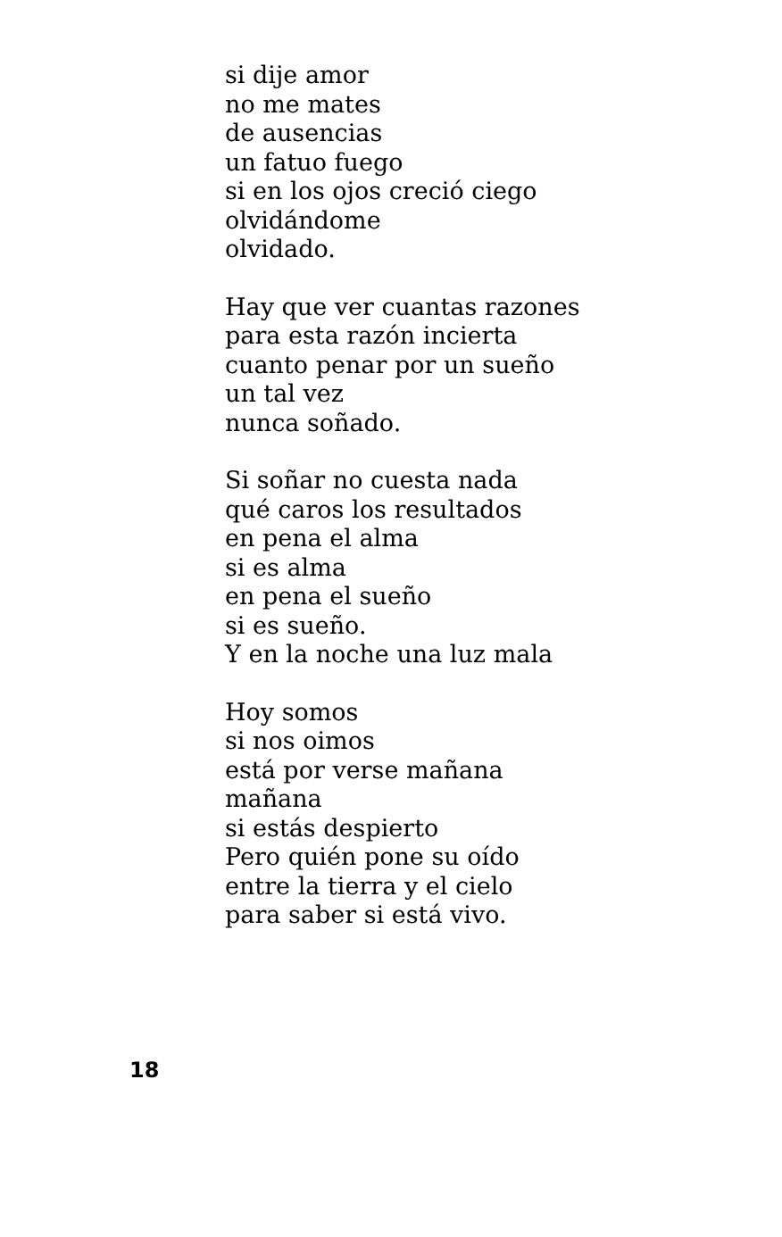si dije amor
no me mates
de ausencias
un fatuo fuego
si en los ojos creció ciego
olvidándome
olvidado.
Hay que ver cuantas razones
para esta razón incierta
cuanto penar por un sueño
un tal vez
nunca soñado.
Si soñar no cuesta nada
qué caros los resultados
en pena el alma
si es alma
en pena el sueño
si es sueño.
Y en la noche una luz mala
Hoy somos
si nos oimos
está por verse mañana
mañana
si estás despierto
Pero quién pone su oído
entre la tierra y el cielo
para saber si está vivo.
18